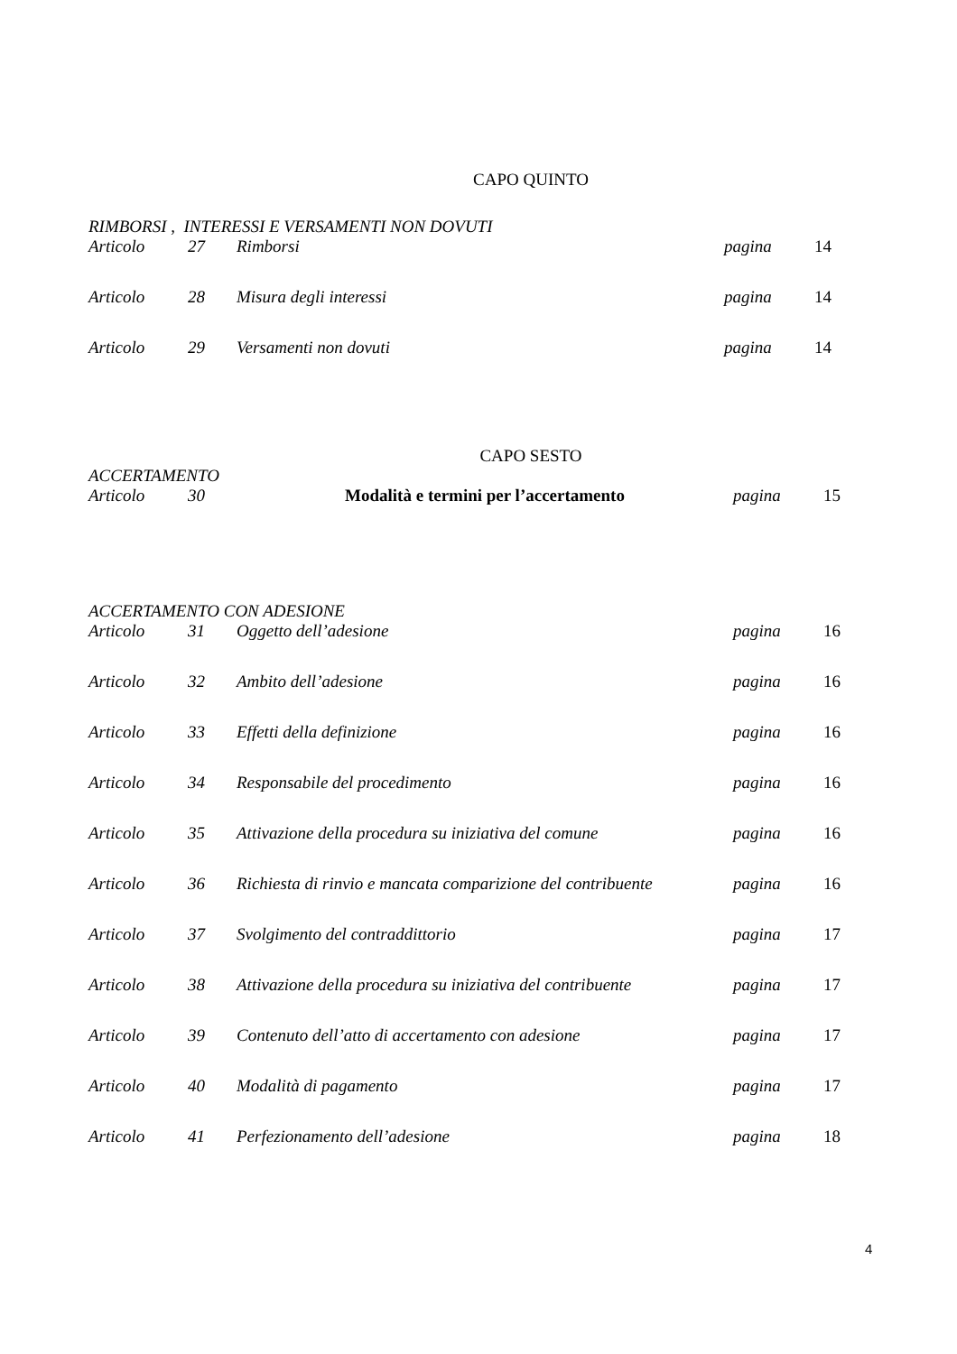CAPO QUINTO
RIMBORSI , INTERESSI E VERSAMENTI NON DOVUTI
| Articolo | 27 | Rimborsi | pagina | 14 |
| Articolo | 28 | Misura degli interessi | pagina | 14 |
| Articolo | 29 | Versamenti non dovuti | pagina | 14 |
CAPO SESTO
ACCERTAMENTO
| Articolo | 30 | Modalità e termini per l’accertamento | pagina | 15 |
ACCERTAMENTO CON ADESIONE
| Articolo | 31 | Oggetto dell’adesione | pagina | 16 |
| Articolo | 32 | Ambito dell’adesione | pagina | 16 |
| Articolo | 33 | Effetti della definizione | pagina | 16 |
| Articolo | 34 | Responsabile del procedimento | pagina | 16 |
| Articolo | 35 | Attivazione della procedura su iniziativa del comune | pagina | 16 |
| Articolo | 36 | Richiesta di rinvio e mancata comparizione del contribuente | pagina | 16 |
| Articolo | 37 | Svolgimento del contraddittorio | pagina | 17 |
| Articolo | 38 | Attivazione della procedura su iniziativa del contribuente | pagina | 17 |
| Articolo | 39 | Contenuto dell’atto di accertamento con adesione | pagina | 17 |
| Articolo | 40 | Modalità di pagamento | pagina | 17 |
| Articolo | 41 | Perfezionamento dell’adesione | pagina | 18 |
4